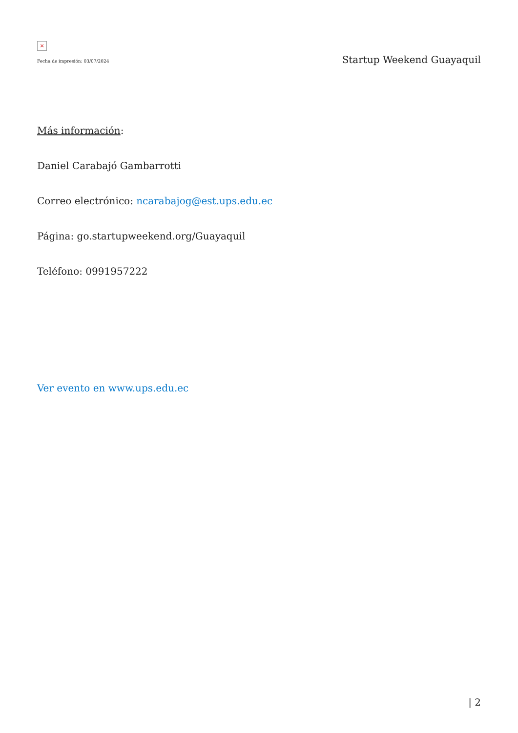×
Fecha de impresión: 03/07/2024
Startup Weekend Guayaquil
Más información:
Daniel Carabajó Gambarrotti
Correo electrónico: ncarabajog@est.ups.edu.ec
Página: go.startupweekend.org/Guayaquil
Teléfono: 0991957222
Ver evento en www.ups.edu.ec
| 2